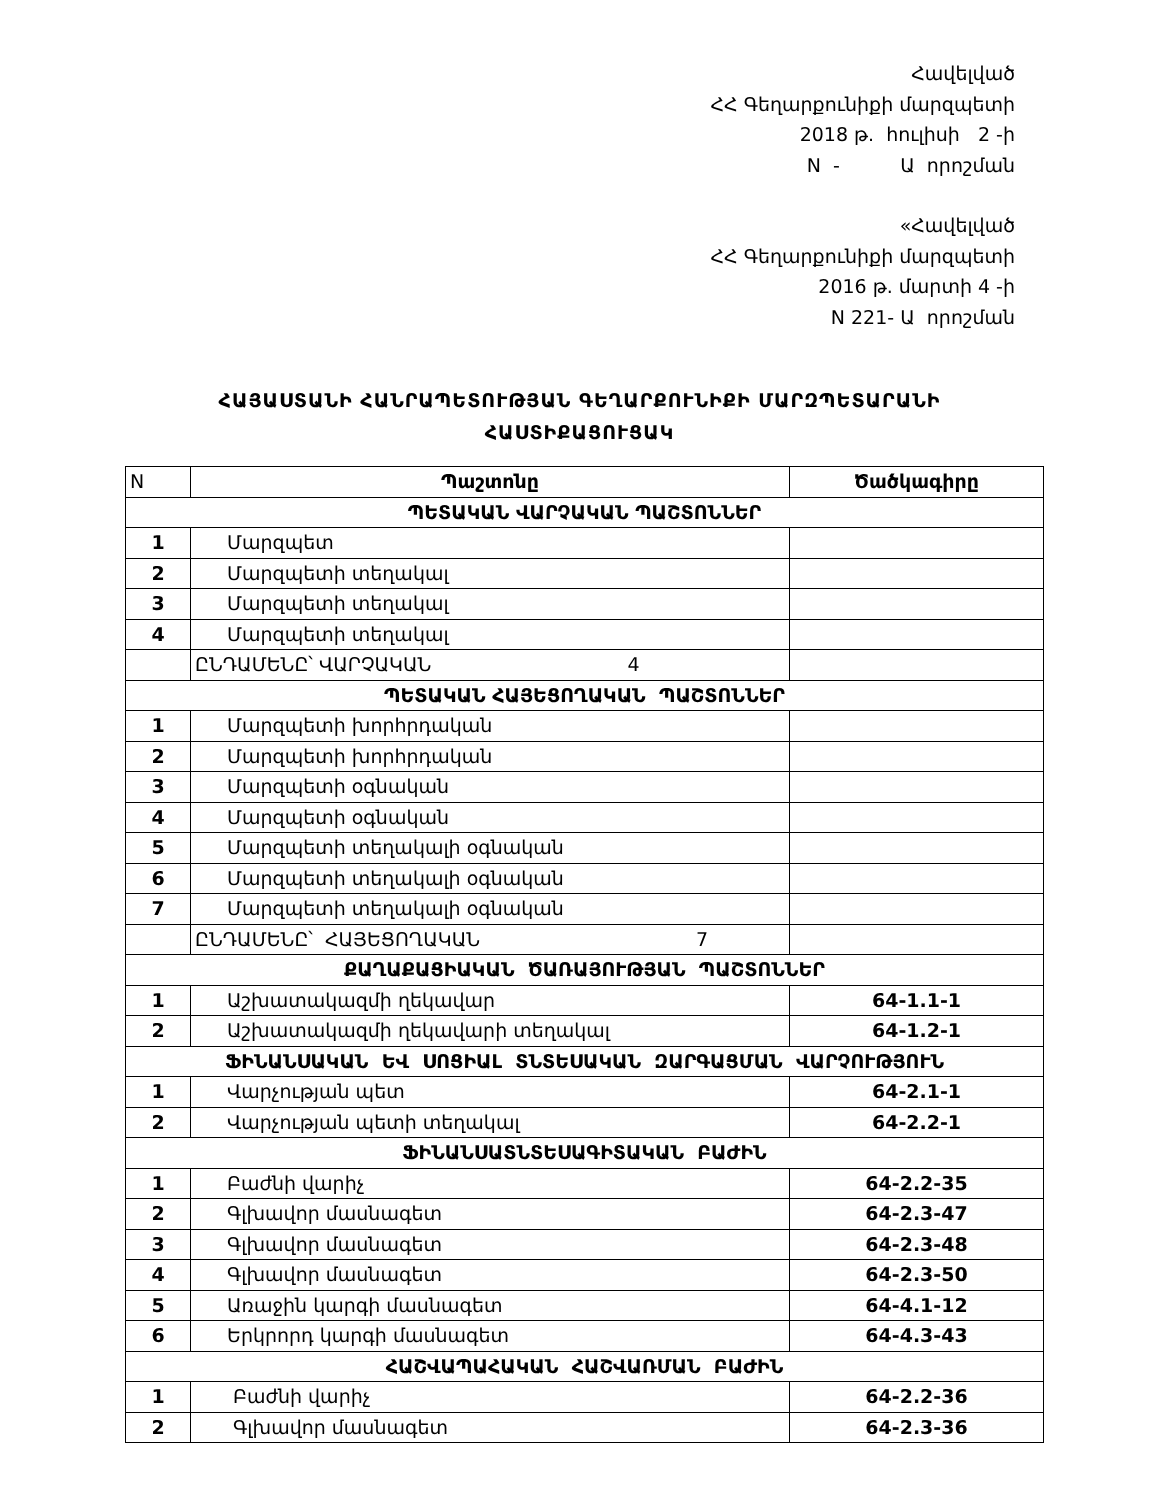Հավելված
ՀՀ Գեղարքունիքի մարզպետի
2018 թ. հուլիսի 2 -ի
N - Ա որոշման
«Հավելված
ՀՀ Գեղարքունիքի մարզպետի
2016 թ. մարտի 4 -ի
N 221- Ա որոշման
ՀԱՅԱՍՏԱՆԻ ՀԱՆՐԱՊԵՏՈՒԹՅԱՆ ԳԵՂԱՐՔՈՒՆԻՔԻ ՄԱՐԶՊԵՏԱՐԱՆԻ
ՀԱՍՏԻՔԱՑՈՒՑԱԿ
| N | Պաշտոնը | Ծածկագիրը |
| ՊԵՏԱԿԱՆ ՎԱՐՉԱԿԱՆ ՊԱՇՏՈՆՆԵՐ | | |
| 1 | Մարզպետ | |
| 2 | Մարզպետի տեղակալ | |
| 3 | Մարզպետի տեղակալ | |
| 4 | Մարզպետի տեղակալ | |
| | ԸՆԴԱՄԵՆԸ՝ ՎԱՐՉԱԿԱՆ 4 | |
| ՊԵՏԱԿԱՆ ՀԱՅԵՑՈՂԱԿԱՆ ՊԱՇՏՈՆՆԵՐ | | |
| 1 | Մարզպետի խորհրդական | |
| 2 | Մարզպետի խորհրդական | |
| 3 | Մարզպետի օգնական | |
| 4 | Մարզպետի օգնական | |
| 5 | Մարզպետի տեղակալի օգնական | |
| 6 | Մարզպետի տեղակալի օգնական | |
| 7 | Մարզպետի տեղակալի օգնական | |
| | ԸՆԴԱՄԵՆԸ՝ ՀԱՅԵՑՈՂԱԿԱՆ 7 | |
| ՔԱՂԱՔԱՑԻԱԿԱՆ ԾԱՌԱՅՈՒԹՅԱՆ ՊԱՇՏՈՆՆԵՐ | | |
| 1 | Աշխատակազմի ղեկավար | 64-1.1-1 |
| 2 | Աշխատակազմի ղեկավարի տեղակալ | 64-1.2-1 |
| ՖԻՆԱՆՍԱԿԱՆ ԵՎ ՍՈՑԻԱԼ ՏՆՏԵՍԱԿԱՆ ԶԱՐԳԱՑՄԱՆ ՎԱՐՉՈՒԹՅՈՒՆ | | |
| 1 | Վարչության պետ | 64-2.1-1 |
| 2 | Վարչության պետի տեղակալ | 64-2.2-1 |
| ՖԻՆԱՆՍԱՏՆՏԵՍԱԳԻՏԱԿԱՆ ԲԱԺԻՆ | | |
| 1 | Բաժնի վարիչ | 64-2.2-35 |
| 2 | Գլխավոր մասնագետ | 64-2.3-47 |
| 3 | Գլխավոր մասնագետ | 64-2.3-48 |
| 4 | Գլխավոր մասնագետ | 64-2.3-50 |
| 5 | Առաջին կարգի մասնագետ | 64-4.1-12 |
| 6 | Երկրորդ կարգի մասնագետ | 64-4.3-43 |
| ՀԱՇՎԱՊԱՀԱԿԱՆ ՀԱՇՎԱՌՄԱՆ ԲԱԺԻՆ | | |
| 1 | Բաժնի վարիչ | 64-2.2-36 |
| 2 | Գլխավոր մասնագետ | 64-2.3-36 |